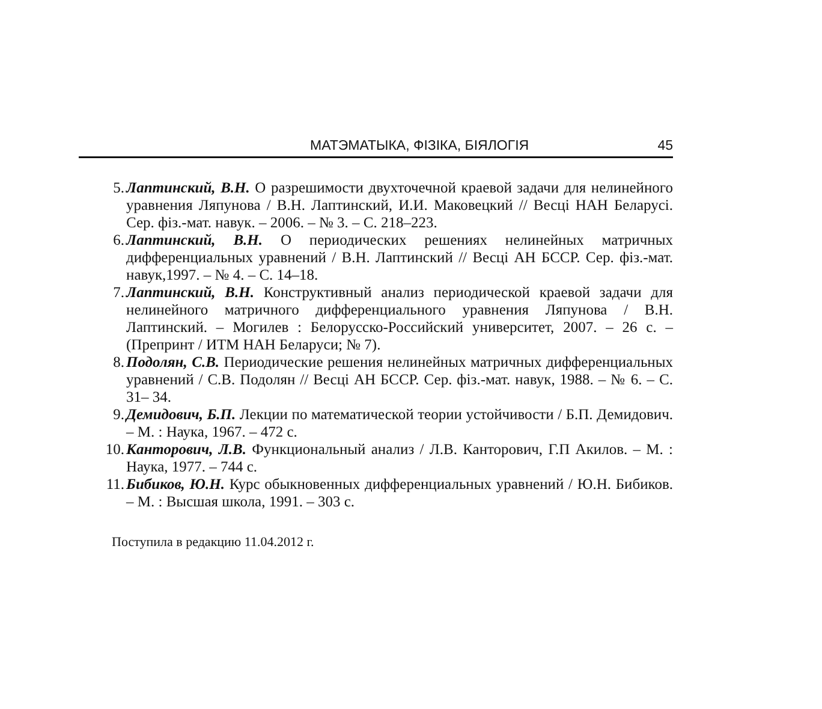МАТЭМАТЫКА, ФІЗІКА, БІЯЛОГІЯ 45
5. Лаптинский, В.Н. О разрешимости двухточечной краевой задачи для нелинейного уравнения Ляпунова / В.Н. Лаптинский, И.И. Маковецкий // Весці НАН Беларусі. Сер. фіз.-мат. навук. – 2006. – № 3. – С. 218–223.
6. Лаптинский, В.Н. О периодических решениях нелинейных матричных дифференциальных уравнений / В.Н. Лаптинский // Весці АН БССР. Сер. фіз.-мат. навук,1997. – № 4. – С. 14–18.
7. Лаптинский, В.Н. Конструктивный анализ периодической краевой задачи для нелинейного матричного дифференциального уравнения Ляпунова / В.Н. Лаптинский. – Могилев : Белорусско-Российский университет, 2007. – 26 с. – (Препринт / ИТМ НАН Беларуси; № 7).
8. Подолян, С.В. Периодические решения нелинейных матричных дифференциальных уравнений / С.В. Подолян // Весці АН БССР. Сер. фіз.-мат. навук, 1988. – № 6. – С. 31– 34.
9. Демидович, Б.П. Лекции по математической теории устойчивости / Б.П. Демидович. – М. : Наука, 1967. – 472 с.
10. Канторович, Л.В. Функциональный анализ / Л.В. Канторович, Г.П Акилов. – М. : Наука, 1977. – 744 с.
11. Бибиков, Ю.Н. Курс обыкновенных дифференциальных уравнений / Ю.Н. Бибиков. – М. : Высшая школа, 1991. – 303 с.
Поступила в редакцию 11.04.2012 г.